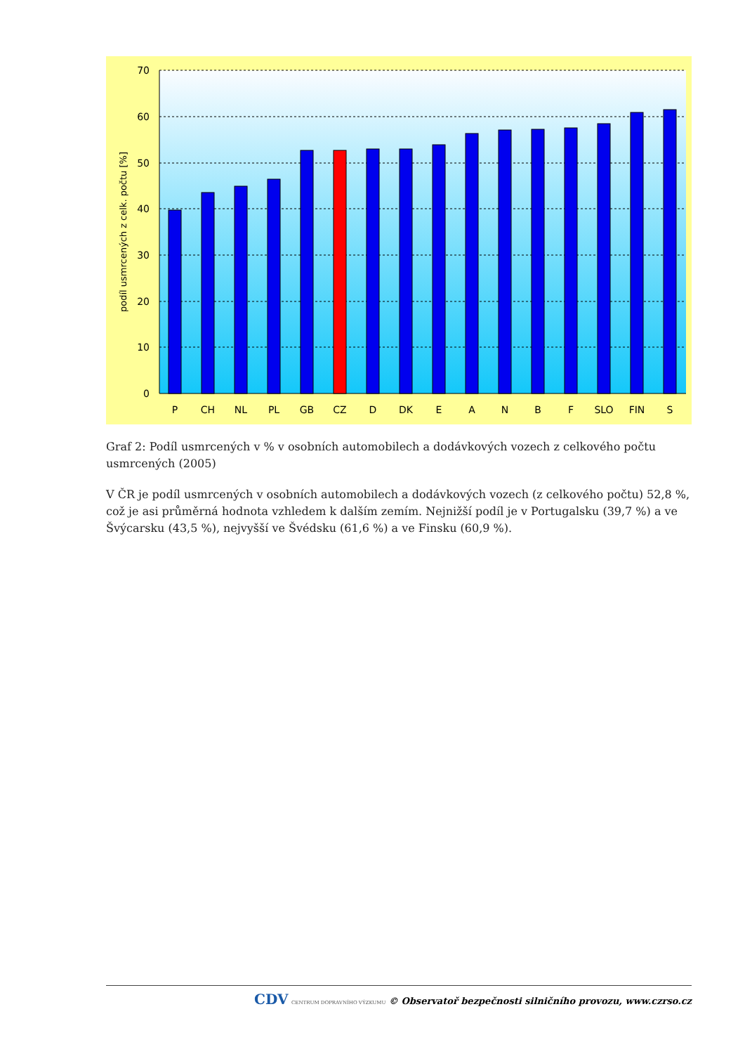70
60
50
40
30
20
10
0
podíl usmrcených z celk. počtu [%]
P
CH
NL
PL
GB
CZ
D
DK
E
A
N
B
F
SLO
FIN
S
Graf 2: Podíl usmrcených v % v osobních automobilech a dodávkových vozech z celkového počtu usmrcených (2005)
V ČR je podíl usmrcených v osobních automobilech a dodávkových vozech (z celkového počtu) 52,8 %, což je asi průměrná hodnota vzhledem k dalším zemím. Nejnižší podíl je v Portugalsku (39,7 %) a ve Švýcarsku (43,5 %), nejvyšší ve Švédsku (61,6 %) a ve Finsku (60,9 %).
CDV CENTRUM DOPRAVNÍHO VÝZKUMU © Observatoř bezpečnosti silničního provozu, www.czrso.cz